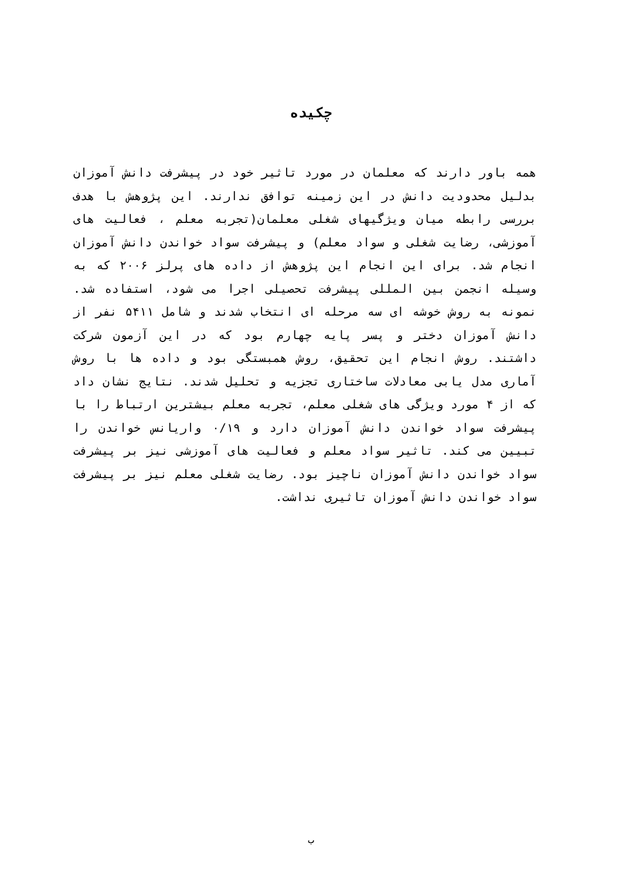چکیده
همه باور دارند که معلمان در مورد تاثیر خود در پیشرفت دانش آموزان بدلیل محدودیت دانش در این زمینه توافق ندارند. این پژوهش با هدف بررسی رابطه میان ویژگیهای شغلی معلمان(تجربه معلم ، فعالیت های آموزشی، رضایت شغلی و سواد معلم) و پیشرفت سواد خواندن دانش آموزان انجام شد. برای این انجام این پژوهش از داده های پرلز ۲۰۰۶ که به وسیله انجمن بین المللی پیشرفت تحصیلی اجرا می شود، استفاده شد. نمونه به روش خوشه ای سه مرحله ای انتخاب شدند و شامل ۵۴۱۱ نفر از دانش آموزان دختر و پسر پایه چهارم بود که در این آزمون شرکت داشتند. روش انجام این تحقیق، روش همبستگی بود و داده ها با روش آماری مدل یابی معادلات ساختاری تجزیه و تحلیل شدند. نتایج نشان داد که از ۴ مورد ویژگی های شغلی معلم، تجربه معلم بیشترین ارتباط را با پیشرفت سواد خواندن دانش آموزان دارد و ۰/۱۹ واریانس خواندن را تبیین می کند. تاثیر سواد معلم و فعالیت های آموزشی نیز بر پیشرفت سواد خواندن دانش آموزان ناچیز بود. رضایت شغلی معلم نیز بر پیشرفت سواد خواندن دانش آموزان تاثیری نداشت.
ب